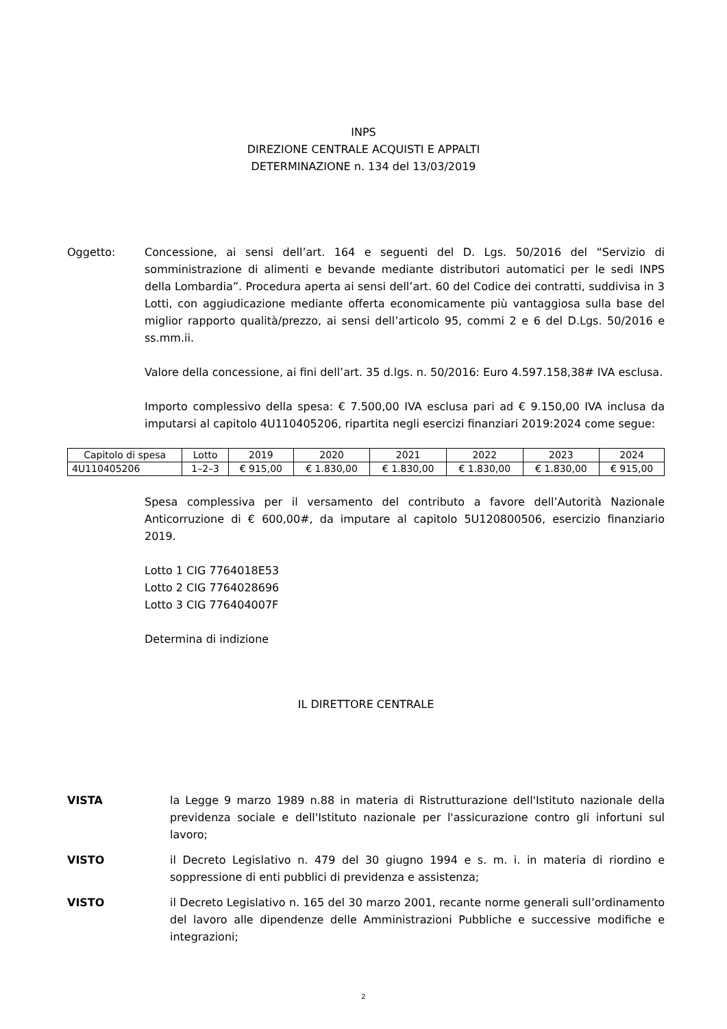INPS
DIREZIONE CENTRALE ACQUISTI E APPALTI
DETERMINAZIONE n. 134 del 13/03/2019
Oggetto: Concessione, ai sensi dell’art. 164 e seguenti del D. Lgs. 50/2016 del “Servizio di somministrazione di alimenti e bevande mediante distributori automatici per le sedi INPS della Lombardia”. Procedura aperta ai sensi dell’art. 60 del Codice dei contratti, suddivisa in 3 Lotti, con aggiudicazione mediante offerta economicamente più vantaggiosa sulla base del miglior rapporto qualità/prezzo, ai sensi dell’articolo 95, commi 2 e 6 del D.Lgs. 50/2016 e ss.mm.ii.
Valore della concessione, ai fini dell’art. 35 d.lgs. n. 50/2016: Euro 4.597.158,38# IVA esclusa.
Importo complessivo della spesa: € 7.500,00 IVA esclusa pari ad € 9.150,00 IVA inclusa da imputarsi al capitolo 4U110405206, ripartita negli esercizi finanziari 2019:2024 come segue:
| Capitolo di spesa | Lotto | 2019 | 2020 | 2021 | 2022 | 2023 | 2024 |
| --- | --- | --- | --- | --- | --- | --- | --- |
| 4U110405206 | 1–2–3 | € 915,00 | € 1.830,00 | € 1.830,00 | € 1.830,00 | € 1.830,00 | € 915,00 |
Spesa complessiva per il versamento del contributo a favore dell’Autorità Nazionale Anticorruzione di € 600,00#, da imputare al capitolo 5U120800506, esercizio finanziario 2019.
Lotto 1 CIG 7764018E53
Lotto 2 CIG 7764028696
Lotto 3 CIG 776404007F
Determina di indizione
IL DIRETTORE CENTRALE
VISTA la Legge 9 marzo 1989 n.88 in materia di Ristrutturazione dell'Istituto nazionale della previdenza sociale e dell'Istituto nazionale per l'assicurazione contro gli infortuni sul lavoro;
VISTO il Decreto Legislativo n. 479 del 30 giugno 1994 e s. m. i. in materia di riordino e soppressione di enti pubblici di previdenza e assistenza;
VISTO il Decreto Legislativo n. 165 del 30 marzo 2001, recante norme generali sull’ordinamento del lavoro alle dipendenze delle Amministrazioni Pubbliche e successive modifiche e integrazioni;
2